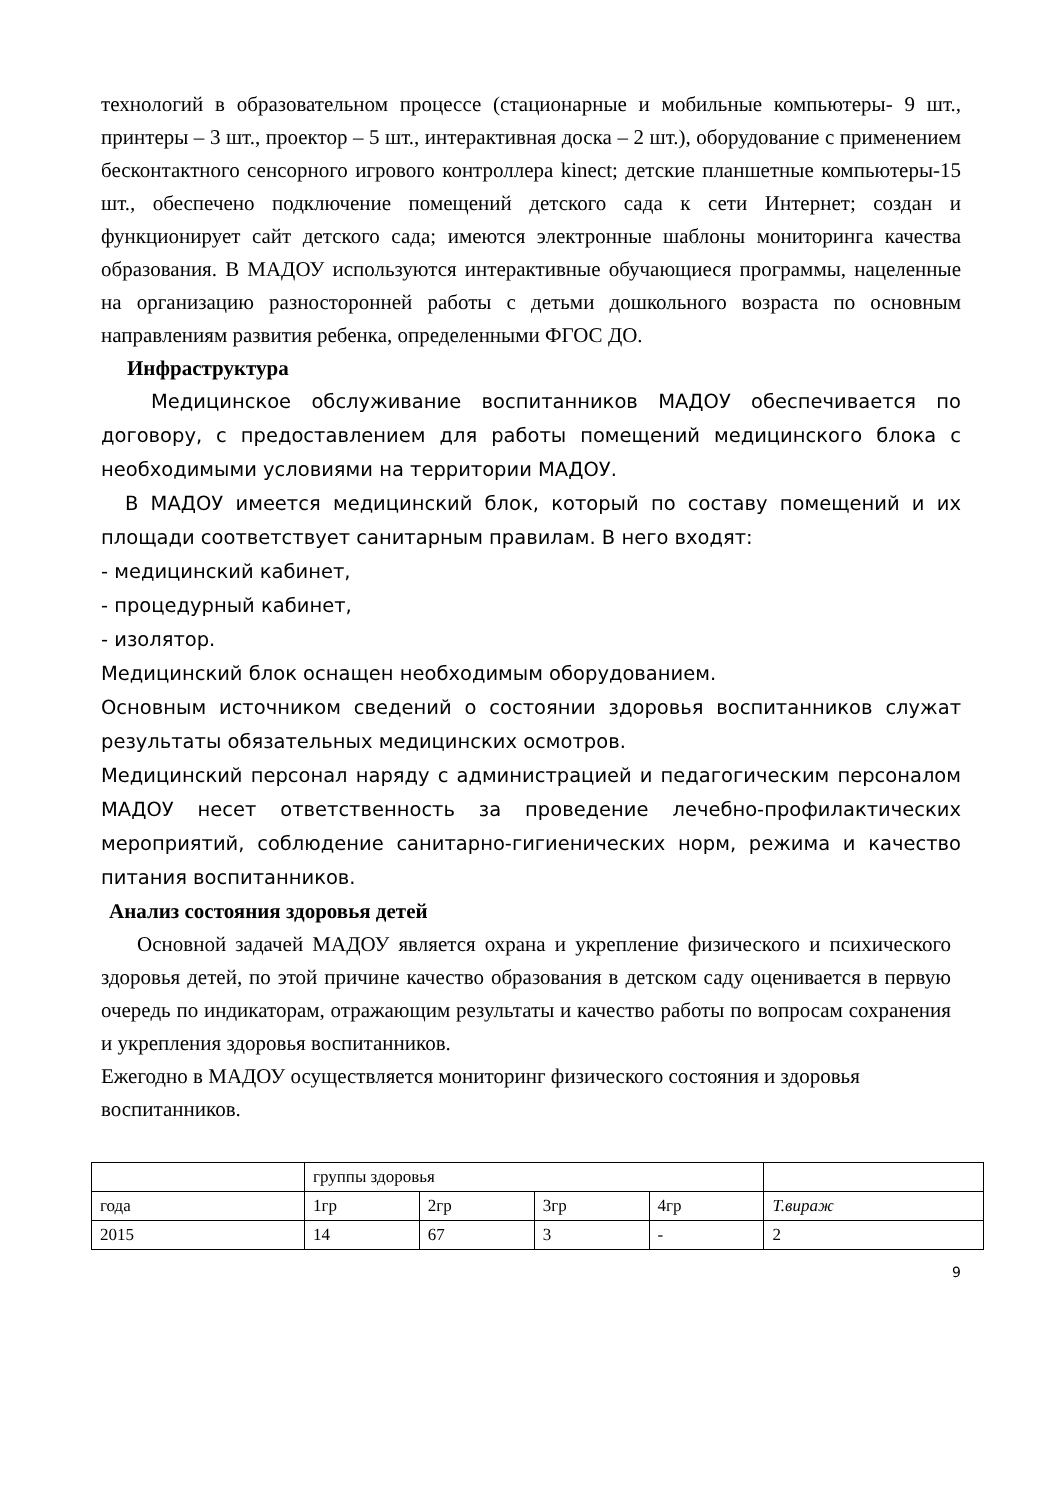технологий в образовательном процессе (стационарные и мобильные компьютеры- 9 шт., принтеры – 3 шт., проектор – 5 шт., интерактивная доска – 2 шт.), оборудование с применением бесконтактного сенсорного игрового контроллера kinect; детские планшетные компьютеры-15 шт., обеспечено подключение помещений детского сада к сети Интернет; создан и функционирует сайт детского сада; имеются электронные шаблоны мониторинга качества образования. В МАДОУ используются интерактивные обучающиеся программы, нацеленные на организацию разносторонней работы с детьми дошкольного возраста по основным направлениям развития ребенка, определенными ФГОС ДО.
Инфраструктура
Медицинское обслуживание воспитанников МАДОУ обеспечивается по договору, с предоставлением для работы помещений медицинского блока с необходимыми условиями на территории МАДОУ.
В МАДОУ имеется медицинский блок, который по составу помещений и их площади соответствует санитарным правилам. В него входят:
- медицинский кабинет,
- процедурный кабинет,
- изолятор.
Медицинский блок оснащен необходимым оборудованием.
Основным источником сведений о состоянии здоровья воспитанников служат результаты обязательных медицинских осмотров.
Медицинский персонал наряду с администрацией и педагогическим персоналом МАДОУ несет ответственность за проведение лечебно-профилактических мероприятий, соблюдение санитарно-гигиенических норм, режима и качество питания воспитанников.
Анализ состояния здоровья детей
Основной задачей МАДОУ является охрана и укрепление физического и психического здоровья детей, по этой причине качество образования в детском саду оценивается в первую очередь по индикаторам, отражающим результаты и качество работы по вопросам сохранения и укрепления здоровья воспитанников.
Ежегодно в МАДОУ осуществляется мониторинг физического состояния и здоровья воспитанников.
| | группы здоровья | | | | |
| года | 1гр | 2гр | 3гр | 4гр | Т.вираж |
| 2015 | 14 | 67 | 3 | - | 2 |
9